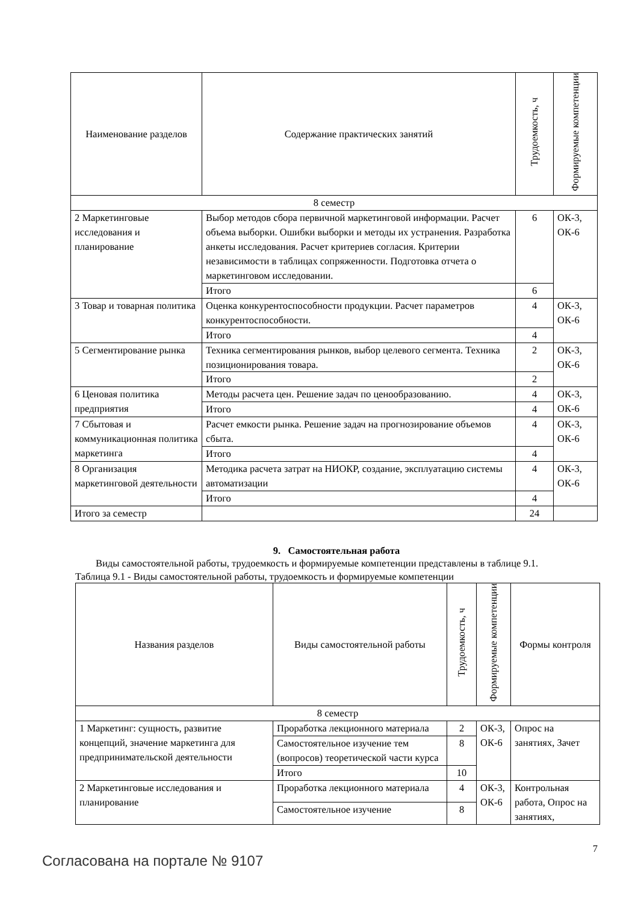| Наименование разделов | Содержание практических занятий | Трудоемкость, ч | Формируемые компетенции |
| --- | --- | --- | --- |
| 8 семестр | | | |
| 2 Маркетинговые исследования и планирование | Выбор методов сбора первичной маркетинговой информации. Расчет объема выборки. Ошибки выборки и методы их устранения. Разработка анкеты исследования. Расчет критериев согласия. Критерии независимости в таблицах сопряженности. Подготовка отчета о маркетинговом исследовании. | 6 | ОК-3, ОК-6 |
| | Итого | 6 | |
| 3 Товар и товарная политика | Оценка конкурентоспособности продукции. Расчет параметров конкурентоспособности. | 4 | ОК-3, ОК-6 |
| | Итого | 4 | |
| 5 Сегментирование рынка | Техника сегментирования рынков, выбор целевого сегмента. Техника позиционирования товара. | 2 | ОК-3, ОК-6 |
| | Итого | 2 | |
| 6 Ценовая политика предприятия | Методы расчета цен. Решение задач по ценообразованию. | 4 | ОК-3, ОК-6 |
| | Итого | 4 | |
| 7 Сбытовая и коммуникационная политика маркетинга | Расчет емкости рынка. Решение задач на прогнозирование объемов сбыта. | 4 | ОК-3, ОК-6 |
| | Итого | 4 | |
| 8 Организация маркетинговой деятельности | Методика расчета затрат на НИОКР, создание, эксплуатацию системы автоматизации | 4 | ОК-3, ОК-6 |
| | Итого | 4 | |
| Итого за семестр | | 24 | |
9. Самостоятельная работа
Виды самостоятельной работы, трудоемкость и формируемые компетенции представлены в таблице 9.1.
Таблица 9.1 - Виды самостоятельной работы, трудоемкость и формируемые компетенции
| Названия разделов | Виды самостоятельной работы | Трудоемкость, ч | Формируемые компетенции | Формы контроля |
| --- | --- | --- | --- | --- |
| 8 семестр | | | | |
| 1 Маркетинг: сущность, развитие концепций, значение маркетинга для предпринимательской деятельности | Проработка лекционного материала | 2 | ОК-3, ОК-6 | Опрос на занятиях, Зачет |
| | Самостоятельное изучение тем (вопросов) теоретической части курса | 8 | | |
| | Итого | 10 | | |
| 2 Маркетинговые исследования и планирование | Проработка лекционного материала | 4 | ОК-3, ОК-6 | Контрольная работа, Опрос на занятиях, |
| | Самостоятельное изучение | 8 | | |
Согласована на портале № 9107 7